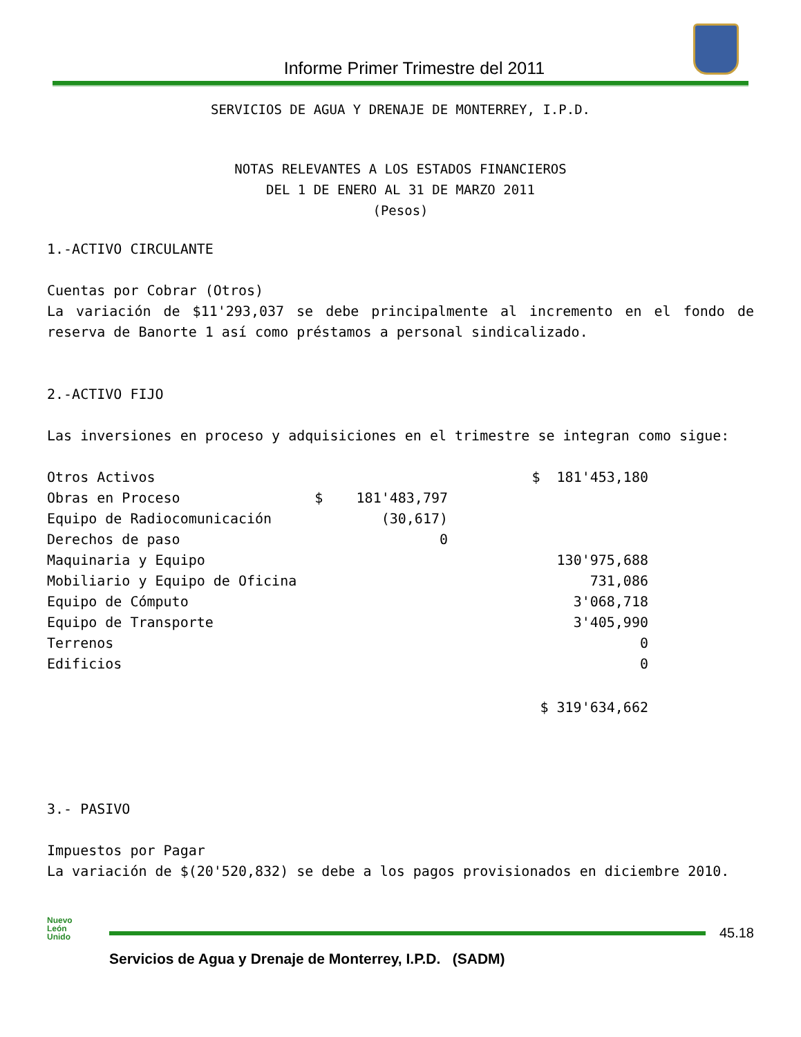Informe Primer Trimestre del 2011
SERVICIOS DE AGUA Y DRENAJE DE MONTERREY, I.P.D.
NOTAS RELEVANTES A LOS ESTADOS FINANCIEROS
DEL 1 DE ENERO AL 31 DE MARZO 2011
(Pesos)
1.-ACTIVO CIRCULANTE
Cuentas por Cobrar (Otros)
La variación de $11'293,037 se debe principalmente al incremento en el fondo de reserva de Banorte 1 así como préstamos a personal sindicalizado.
2.-ACTIVO FIJO
Las inversiones en proceso y adquisiciones en el trimestre se integran como sigue:
| Otros Activos | | $ 181'453,180 |
| Obras en Proceso | $ 181'483,797 | |
| Equipo de Radiocomunicación | (30,617) | |
| Derechos de paso | 0 | |
| Maquinaria y Equipo | | 130'975,688 |
| Mobiliario y Equipo de Oficina | | 731,086 |
| Equipo de Cómputo | | 3'068,718 |
| Equipo de Transporte | | 3'405,990 |
| Terrenos | | 0 |
| Edificios | | 0 |
| | | $ 319'634,662 |
3.- PASIVO
Impuestos por Pagar
La variación de $(20'520,832) se debe a los pagos provisionados en diciembre 2010.
Nuevo
León
Unido
45.18
Servicios de Agua y Drenaje de Monterrey, I.P.D. (SADM)